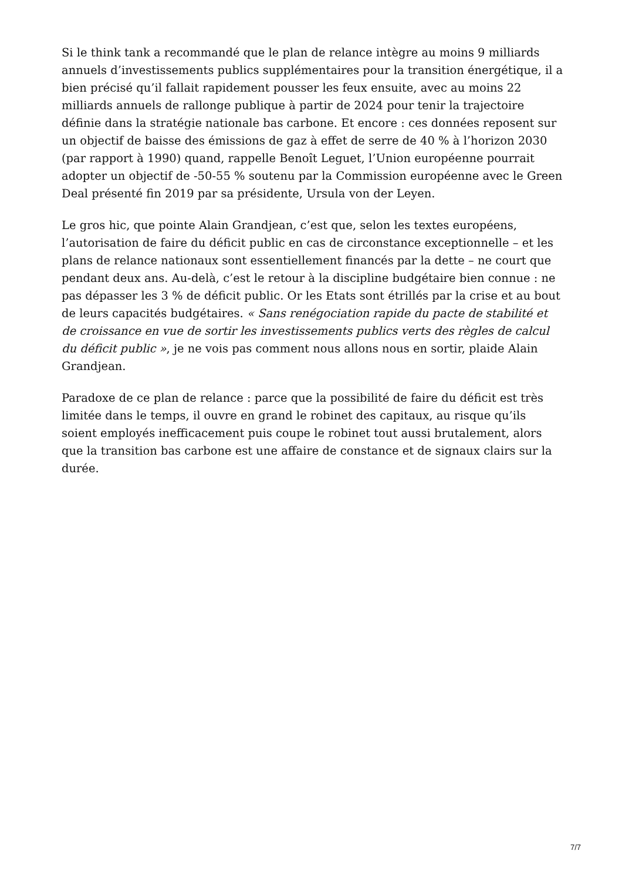Si le think tank a recommandé que le plan de relance intègre au moins 9 milliards annuels d’investissements publics supplémentaires pour la transition énergétique, il a bien précisé qu’il fallait rapidement pousser les feux ensuite, avec au moins 22 milliards annuels de rallonge publique à partir de 2024 pour tenir la trajectoire définie dans la stratégie nationale bas carbone. Et encore : ces données reposent sur un objectif de baisse des émissions de gaz à effet de serre de 40 % à l’horizon 2030 (par rapport à 1990) quand, rappelle Benoît Leguet, l’Union européenne pourrait adopter un objectif de -50-55 % soutenu par la Commission européenne avec le Green Deal présenté fin 2019 par sa présidente, Ursula von der Leyen.
Le gros hic, que pointe Alain Grandjean, c’est que, selon les textes européens, l’autorisation de faire du déficit public en cas de circonstance exceptionnelle – et les plans de relance nationaux sont essentiellement financés par la dette – ne court que pendant deux ans. Au-delà, c’est le retour à la discipline budgétaire bien connue : ne pas dépasser les 3 % de déficit public. Or les Etats sont étrillés par la crise et au bout de leurs capacités budgétaires. « Sans renégociation rapide du pacte de stabilité et de croissance en vue de sortir les investissements publics verts des règles de calcul du déficit public », je ne vois pas comment nous allons nous en sortir, plaide Alain Grandjean.
Paradoxe de ce plan de relance : parce que la possibilité de faire du déficit est très limitée dans le temps, il ouvre en grand le robinet des capitaux, au risque qu’ils soient employés inefficacement puis coupe le robinet tout aussi brutalement, alors que la transition bas carbone est une affaire de constance et de signaux clairs sur la durée.
7/7